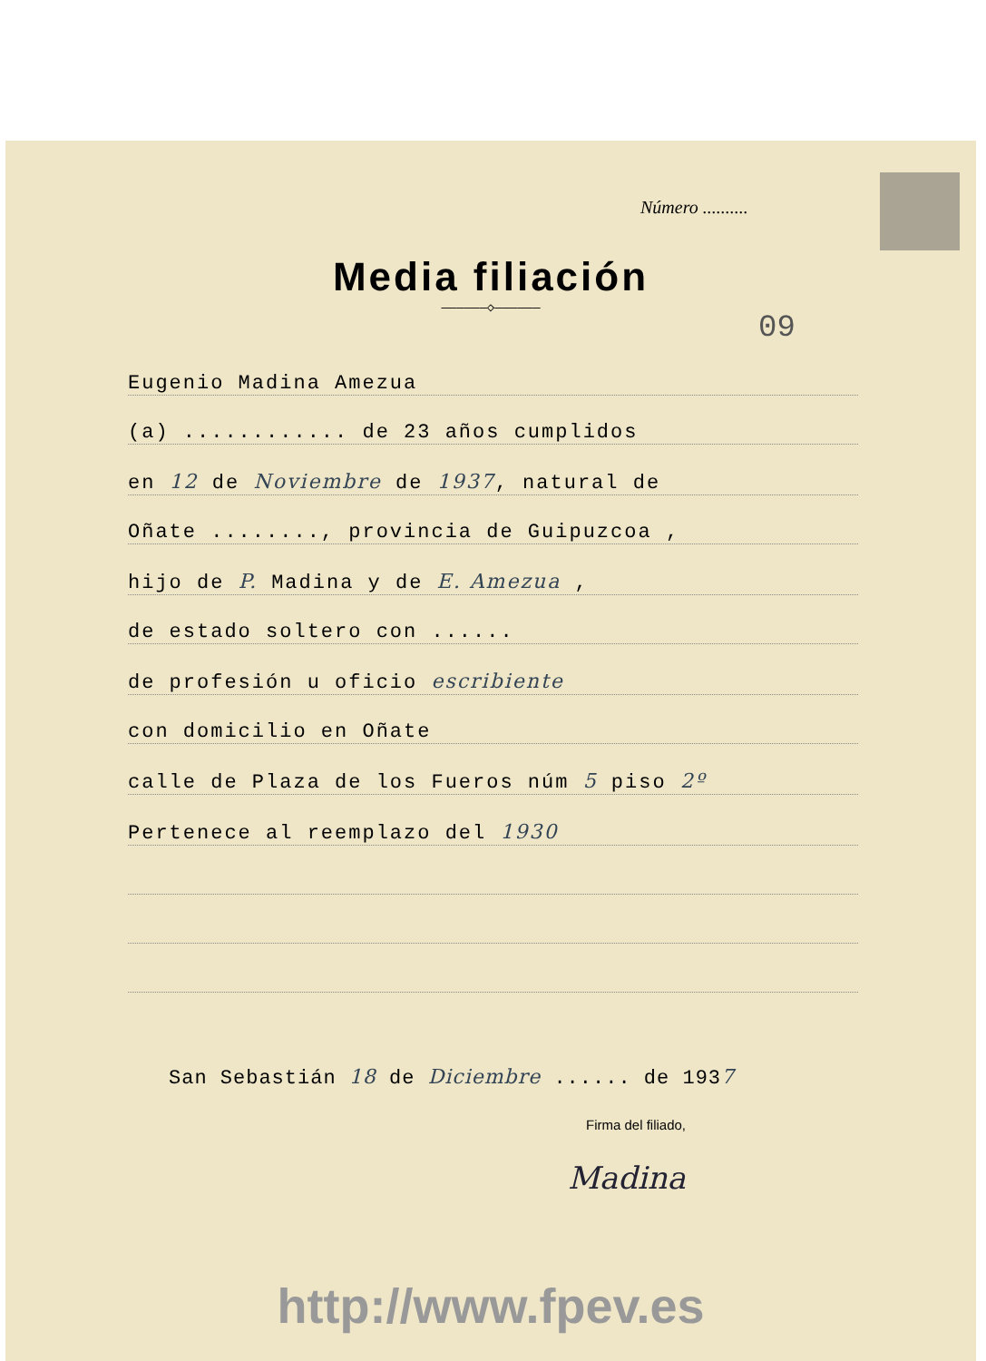Número ..........
Media filiación
——————◇——————
09
Eugenio Madina Amezua
(a) ............ de 23 años cumplidos
en 12 de Noviembre de 1937, natural de
Oñate ........, provincia de Guipuzcoa ,
hijo de P. Madina y de E. Amezua ,
de estado soltero con ......
de profesión u oficio escribiente
con domicilio en Oñate
calle de Plaza de los Fueros núm 5 piso 2º
Pertenece al reemplazo del 1930
San Sebastián 18 de Diciembre ...... de 1937
Firma del filiado,
Madina
http://www.fpev.es